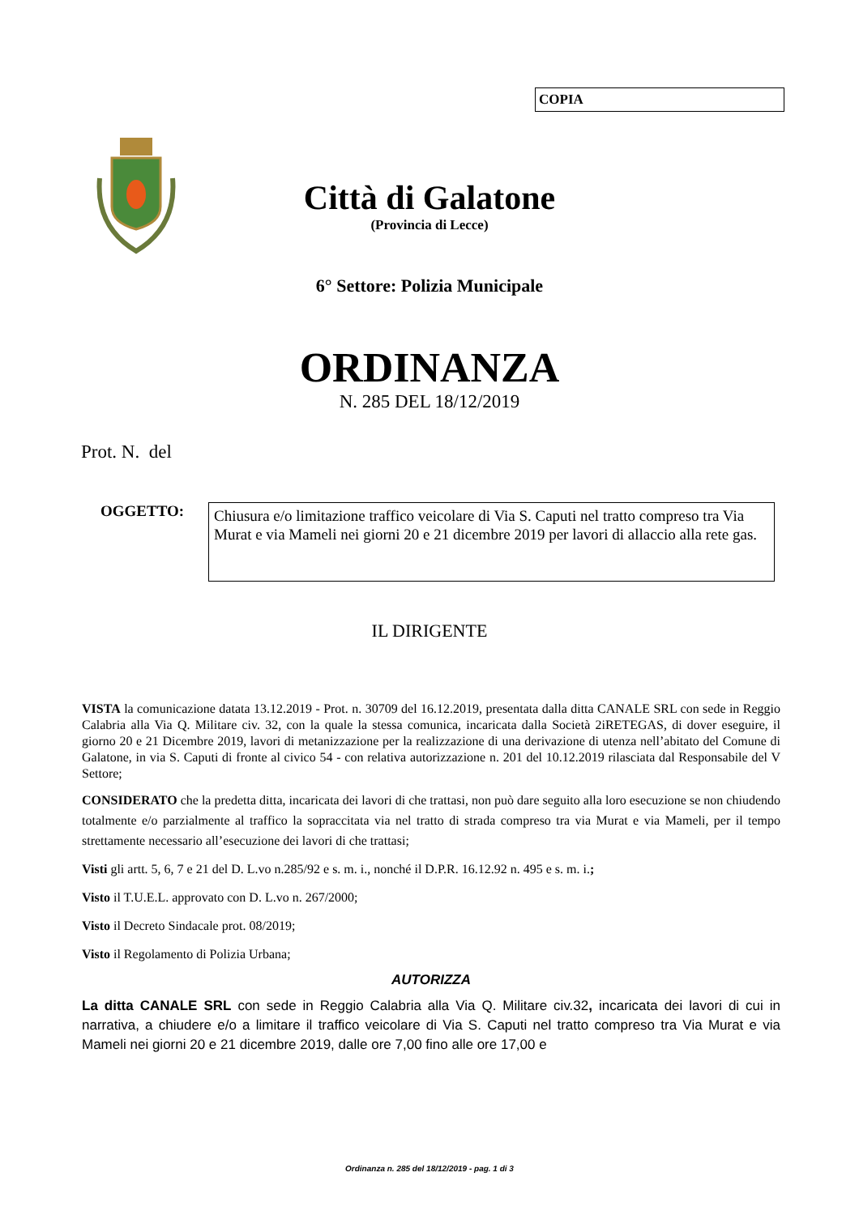COPIA
Città di Galatone
(Provincia di Lecce)
6° Settore: Polizia Municipale
ORDINANZA
N. 285 DEL 18/12/2019
Prot. N. del
OGGETTO:
Chiusura e/o limitazione traffico veicolare di Via S. Caputi nel tratto compreso tra Via Murat e via Mameli nei giorni 20 e 21 dicembre 2019 per lavori di allaccio alla rete gas.
IL DIRIGENTE
VISTA la comunicazione datata 13.12.2019 - Prot. n. 30709 del 16.12.2019, presentata dalla ditta CANALE SRL con sede in Reggio Calabria alla Via Q. Militare civ. 32, con la quale la stessa comunica, incaricata dalla Società 2iRETEGAS, di dover eseguire, il giorno 20 e 21 Dicembre 2019, lavori di metanizzazione per la realizzazione di una derivazione di utenza nell’abitato del Comune di Galatone, in via S. Caputi di fronte al civico 54 - con relativa autorizzazione n. 201 del 10.12.2019 rilasciata dal Responsabile del V Settore;
CONSIDERATO che la predetta ditta, incaricata dei lavori di che trattasi, non può dare seguito alla loro esecuzione se non chiudendo totalmente e/o parzialmente al traffico la sopraccitata via nel tratto di strada compreso tra via Murat e via Mameli, per il tempo strettamente necessario all’esecuzione dei lavori di che trattasi;
Visti gli artt. 5, 6, 7 e 21 del D. L.vo n.285/92 e s. m. i., nonché il D.P.R. 16.12.92 n. 495 e s. m. i.;
Visto il T.U.E.L. approvato con D. L.vo n. 267/2000;
Visto il Decreto Sindacale prot. 08/2019;
Visto il Regolamento di Polizia Urbana;
AUTORIZZA
La ditta CANALE SRL con sede in Reggio Calabria alla Via Q. Militare civ.32, incaricata dei lavori di cui in narrativa, a chiudere e/o a limitare il traffico veicolare di Via S. Caputi nel tratto compreso tra Via Murat e via Mameli nei giorni 20 e 21 dicembre 2019, dalle ore 7,00 fino alle ore 17,00 e
Ordinanza n. 285 del 18/12/2019 - pag. 1 di 3